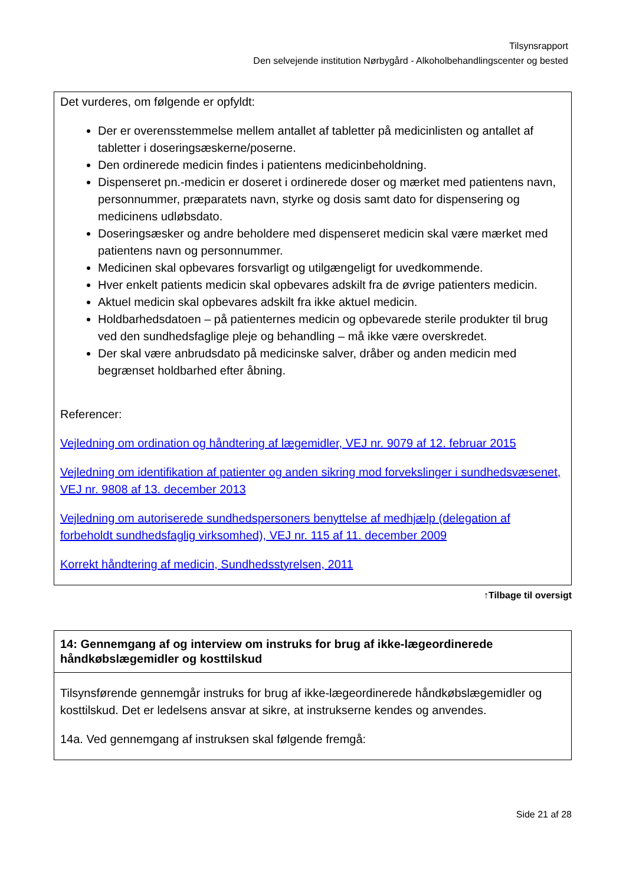Tilsynsrapport
Den selvejende institution Nørbygård - Alkoholbehandlingscenter og bested
Det vurderes, om følgende er opfyldt:
Der er overensstemmelse mellem antallet af tabletter på medicinlisten og antallet af tabletter i doseringsæskerne/poserne.
Den ordinerede medicin findes i patientens medicinbeholdning.
Dispenseret pn.-medicin er doseret i ordinerede doser og mærket med patientens navn, personnummer, præparatets navn, styrke og dosis samt dato for dispensering og medicinens udløbsdato.
Doseringsæsker og andre beholdere med dispenseret medicin skal være mærket med patientens navn og personnummer.
Medicinen skal opbevares forsvarligt og utilgængeligt for uvedkommende.
Hver enkelt patients medicin skal opbevares adskilt fra de øvrige patienters medicin.
Aktuel medicin skal opbevares adskilt fra ikke aktuel medicin.
Holdbarhedsdatoen – på patienternes medicin og opbevarede sterile produkter til brug ved den sundhedsfaglige pleje og behandling – må ikke være overskredet.
Der skal være anbrudsdato på medicinske salver, dråber og anden medicin med begrænset holdbarhed efter åbning.
Referencer:
Vejledning om ordination og håndtering af lægemidler, VEJ nr. 9079 af 12. februar 2015
Vejledning om identifikation af patienter og anden sikring mod forvekslinger i sundhedsvæsenet, VEJ nr. 9808 af 13. december 2013
Vejledning om autoriserede sundhedspersoners benyttelse af medhjælp (delegation af forbeholdt sundhedsfaglig virksomhed), VEJ nr. 115 af 11. december 2009
Korrekt håndtering af medicin, Sundhedsstyrelsen, 2011
↑Tilbage til oversigt
14: Gennemgang af og interview om instruks for brug af ikke-lægeordinerede håndkøbslægemidler og kosttilskud
Tilsynsførende gennemgår instruks for brug af ikke-lægeordinerede håndkøbslægemidler og kosttilskud. Det er ledelsens ansvar at sikre, at instrukserne kendes og anvendes.
14a. Ved gennemgang af instruksen skal følgende fremgå:
Side 21 af 28